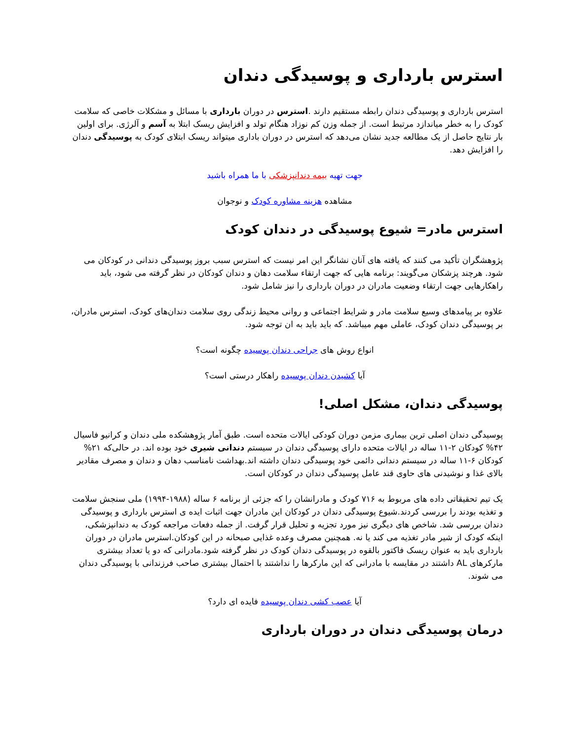استرس بارداری و پوسیدگی دندان
استرس بارداری و پوسیدگی دندان رابطه مستقیم دارند .استرس در دوران بارداری با مسائل و مشکلات خاصی که سلامت کودک را به خطر میاندازد مرتبط است. از جمله وزن کم نوزاد هنگام تولد و افزایش ریسک ابتلا به آسم و آلرژی. برای اولین بار نتایج حاصل از یک مطالعه جدید نشان می‌دهد که استرس در دوران باداری میتواند ریسک ابتلای کودک به پوسیدگی دندان را افزایش دهد.
جهت تهیه بیمه دندانپزشکی با ما همراه باشید
مشاهده هزینه مشاوره کودک و نوجوان
استرس مادر= شیوع پوسیدگی در دندان کودک
پژوهشگران تأکید می کنند که یافته های آنان نشانگر این امر نیست که استرس سبب بروز پوسیدگی دندانی در کودکان می شود. هرچند پزشکان می‌گویند: برنامه هایی که جهت ارتقاء سلامت دهان و دندان کودکان در نظر گرفته می شود، باید راهکارهایی جهت ارتقاء وضعیت مادران در دوران بارداری را نیز شامل شود.
علاوه بر پیامدهای وسیع سلامت مادر و شرایط اجتماعی و روانی محیط زندگی روی سلامت دندان‌های کودک، استرس مادران، بر پوسیدگی دندان کودک، عاملی مهم میباشد. که باید باید به ان توجه شود.
انواع روش های جراحی دندان پوسیده چگونه است؟
آیا کشیدن دندان پوسیده راهکار درستی است؟
پوسیدگی دندان، مشکل اصلی!
پوسیدگی دندان اصلی ترین بیماری مزمن دوران کودکی ایالات متحده است. طبق آمار پژوهشکده ملی دندان و کرانیو فاسیال ۴۲% کودکان ۲-۱۱ ساله در ایالات متحده دارای پوسیدگی دندان در سیستم دندانی شیری خود بوده اند. در حالی‌که ۲۱% کودکان ۶-۱۱ ساله در سیستم دندانی دائمی خود پوسیدگی دندان داشته اند.بهداشت نامناسب دهان و دندان و مصرف مقادیر بالای غذا و نوشیدنی های حاوی قند عامل پوسیدگی دندان در کودکان است.
یک تیم تحقیقاتی داده های مربوط به ۷۱۶ کودک و مادرانشان را که جزئی از برنامه ۶ ساله (۱۹۸۸-۱۹۹۴) ملی سنجش سلامت و تغذیه بودند را بررسی کردند.شیوع پوسیدگی دندان در کودکان این مادران جهت اثبات ایده ی استرس بارداری و پوسیدگی دندان بررسی شد. شاخص های دیگری نیز مورد تجزیه و تحلیل قرار گرفت. از جمله دفعات مراجعه کودک به دندانپزشکی، اینکه کودک از شیر مادر تغذیه می کند یا نه. همچنین مصرف وعده غذایی صبحانه در این کودکان.استرس مادران در دوران بارداری باید به عنوان ریسک فاکتور بالقوه در پوسیدگی دندان کودک در نظر گرفته شود.مادرانی که دو یا تعداد بیشتری مارکرهای AL داشتند در مقایسه با مادرانی که این مارکرها را نداشتند با احتمال بیشتری صاحب فرزندانی با پوسیدگی دندان می شوند.
آیا عصب کشی دندان پوسیده فایده ای دارد؟
درمان پوسیدگی دندان در دوران بارداری